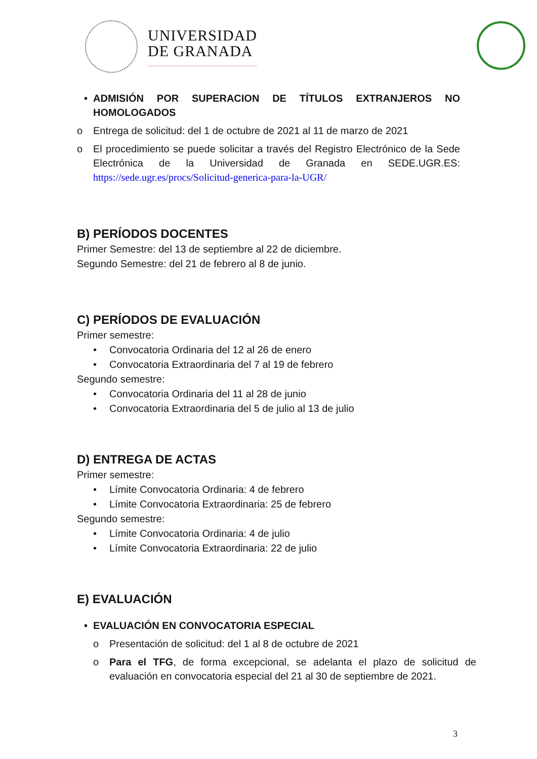UNIVERSIDAD
DE GRANADA
• ADMISIÓN POR SUPERACION DE TÍTULOS EXTRANJEROS NO HOMOLOGADOS
o Entrega de solicitud: del 1 de octubre de 2021 al 11 de marzo de 2021
o El procedimiento se puede solicitar a través del Registro Electrónico de la Sede Electrónica de la Universidad de Granada en SEDE.UGR.ES: https://sede.ugr.es/procs/Solicitud-generica-para-la-UGR/
B) PERÍODOS DOCENTES
Primer Semestre: del 13 de septiembre al 22 de diciembre.
Segundo Semestre: del 21 de febrero al 8 de junio.
C) PERÍODOS DE EVALUACIÓN
Primer semestre:
• Convocatoria Ordinaria del 12 al 26 de enero
• Convocatoria Extraordinaria del 7 al 19 de febrero
Segundo semestre:
• Convocatoria Ordinaria del 11 al 28 de junio
• Convocatoria Extraordinaria del 5 de julio al 13 de julio
D) ENTREGA DE ACTAS
Primer semestre:
• Límite Convocatoria Ordinaria: 4 de febrero
• Límite Convocatoria Extraordinaria: 25 de febrero
Segundo semestre:
• Límite Convocatoria Ordinaria: 4 de julio
• Límite Convocatoria Extraordinaria: 22 de julio
E) EVALUACIÓN
• EVALUACIÓN EN CONVOCATORIA ESPECIAL
o Presentación de solicitud: del 1 al 8 de octubre de 2021
o Para el TFG, de forma excepcional, se adelanta el plazo de solicitud de evaluación en convocatoria especial del 21 al 30 de septiembre de 2021.
3